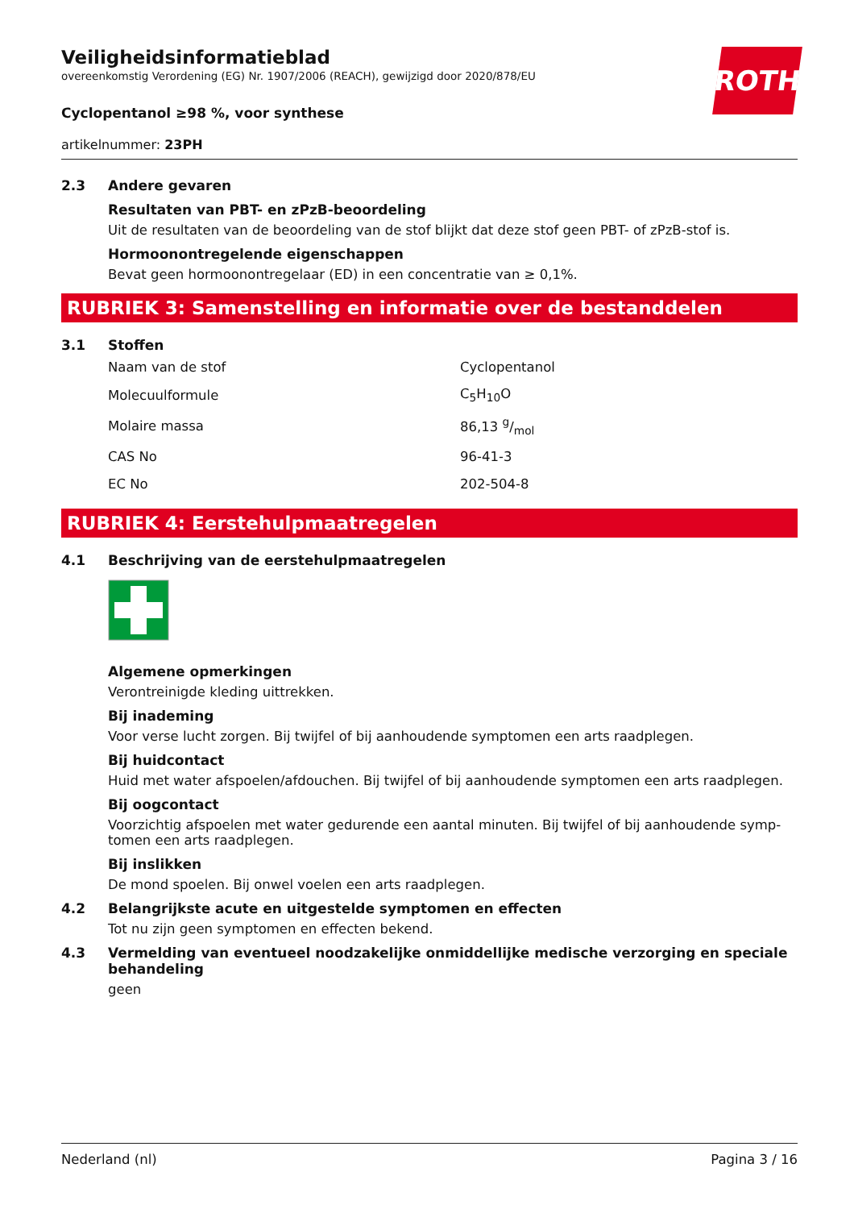ROTH
Veiligheidsinformatieblad
overeenkomstig Verordening (EG) Nr. 1907/2006 (REACH), gewijzigd door 2020/878/EU
Cyclopentanol ≥98 %, voor synthese
artikelnummer: 23PH
2.3 Andere gevaren
Resultaten van PBT- en zPzB-beoordeling
Uit de resultaten van de beoordeling van de stof blijkt dat deze stof geen PBT- of zPzB-stof is.
Hormoonontregelende eigenschappen
Bevat geen hormoonontregelaar (ED) in een concentratie van ≥ 0,1%.
RUBRIEK 3: Samenstelling en informatie over de bestanddelen
3.1 Stoffen
| Naam van de stof | Cyclopentanol |
| Molecuulformule | C<sub>5</sub>H<sub>10</sub>O |
| Molaire massa | 86,13 g/mol |
| CAS No | 96-41-3 |
| EC No | 202-504-8 |
RUBRIEK 4: Eerstehulpmaatregelen
4.1 Beschrijving van de eerstehulpmaatregelen
Algemene opmerkingen
Verontreinigde kleding uittrekken.
Bij inademing
Voor verse lucht zorgen. Bij twijfel of bij aanhoudende symptomen een arts raadplegen.
Bij huidcontact
Huid met water afspoelen/afdouchen. Bij twijfel of bij aanhoudende symptomen een arts raadplegen.
Bij oogcontact
Voorzichtig afspoelen met water gedurende een aantal minuten. Bij twijfel of bij aanhoudende symp-tomen een arts raadplegen.
Bij inslikken
De mond spoelen. Bij onwel voelen een arts raadplegen.
4.2 Belangrijkste acute en uitgestelde symptomen en effecten
Tot nu zijn geen symptomen en effecten bekend.
4.3 Vermelding van eventueel noodzakelijke onmiddellijke medische verzorging en speciale behandeling
geen
Nederland (nl) Pagina 3 / 16